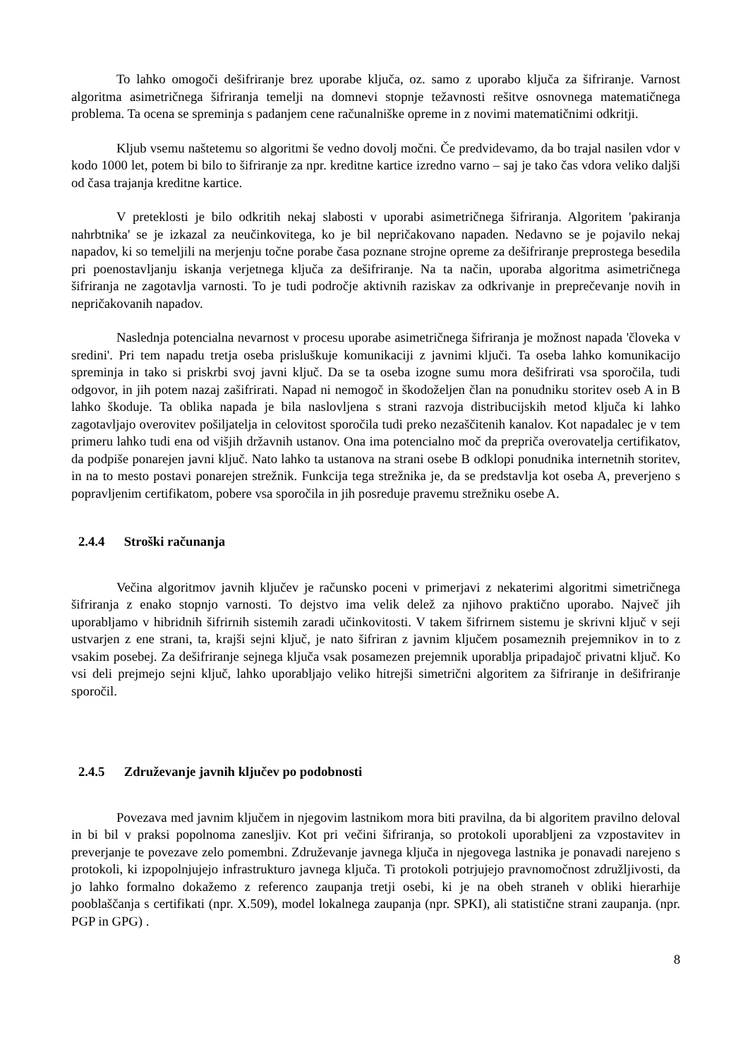To lahko omogoči dešifriranje brez uporabe ključa, oz. samo z uporabo ključa za šifriranje. Varnost algoritma asimetričnega šifriranja temelji na domnevi stopnje težavnosti rešitve osnovnega matematičnega problema. Ta ocena se spreminja s padanjem cene računalniške opreme in z novimi matematičnimi odkritji.
Kljub vsemu naštetemu so algoritmi še vedno dovolj močni. Če predvidevamo, da bo trajal nasilen vdor v kodo 1000 let, potem bi bilo to šifriranje za npr. kreditne kartice izredno varno – saj je tako čas vdora veliko daljši od časa trajanja kreditne kartice.
V preteklosti je bilo odkritih nekaj slabosti v uporabi asimetričnega šifriranja. Algoritem 'pakiranja nahrbtnika' se je izkazal za neučinkovitega, ko je bil nepričakovano napaden. Nedavno se je pojavilo nekaj napadov, ki so temeljili na merjenju točne porabe časa poznane strojne opreme za dešifriranje preprostega besedila pri poenostavljanju iskanja verjetnega ključa za dešifriranje. Na ta način, uporaba algoritma asimetričnega šifriranja ne zagotavlja varnosti. To je tudi področje aktivnih raziskav za odkrivanje in preprečevanje novih in nepričakovanih napadov.
Naslednja potencialna nevarnost v procesu uporabe asimetričnega šifriranja je možnost napada 'človeka v sredini'. Pri tem napadu tretja oseba prisluškuje komunikaciji z javnimi ključi. Ta oseba lahko komunikacijo spreminja in tako si priskrbi svoj javni ključ. Da se ta oseba izogne sumu mora dešifrirati vsa sporočila, tudi odgovor, in jih potem nazaj zašifrirati. Napad ni nemogoč in škodoželjen član na ponudniku storitev oseb A in B lahko škoduje. Ta oblika napada je bila naslovljena s strani razvoja distribucijskih metod ključa ki lahko zagotavljajo overovitev pošiljatelja in celovitost sporočila tudi preko nezaščitenih kanalov. Kot napadalec je v tem primeru lahko tudi ena od višjih državnih ustanov. Ona ima potencialno moč da prepriča overovatelja certifikatov, da podpiše ponarejen javni ključ. Nato lahko ta ustanova na strani osebe B odklopi ponudnika internetnih storitev, in na to mesto postavi ponarejen strežnik. Funkcija tega strežnika je, da se predstavlja kot oseba A, preverjeno s popravljenim certifikatom, pobere vsa sporočila in jih posreduje pravemu strežniku osebe A.
2.4.4 Stroški računanja
Večina algoritmov javnih ključev je računsko poceni v primerjavi z nekaterimi algoritmi simetričnega šifriranja z enako stopnjo varnosti. To dejstvo ima velik delež za njihovo praktično uporabo. Največ jih uporabljamo v hibridnih šifrirnih sistemih zaradi učinkovitosti. V takem šifrirnem sistemu je skrivni ključ v seji ustvarjen z ene strani, ta, krajši sejni ključ, je nato šifriran z javnim ključem posameznih prejemnikov in to z vsakim posebej. Za dešifriranje sejnega ključa vsak posamezen prejemnik uporablja pripadajoč privatni ključ. Ko vsi deli prejmejo sejni ključ, lahko uporabljajo veliko hitrejši simetrični algoritem za šifriranje in dešifriranje sporočil.
2.4.5 Združevanje javnih ključev po podobnosti
Povezava med javnim ključem in njegovim lastnikom mora biti pravilna, da bi algoritem pravilno deloval in bi bil v praksi popolnoma zanesljiv. Kot pri večini šifriranja, so protokoli uporabljeni za vzpostavitev in preverjanje te povezave zelo pomembni. Združevanje javnega ključa in njegovega lastnika je ponavadi narejeno s protokoli, ki izpopolnjujejo infrastrukturo javnega ključa. Ti protokoli potrjujejo pravnomočnost združljivosti, da jo lahko formalno dokažemo z referenco zaupanja tretji osebi, ki je na obeh straneh v obliki hierarhije pooblaščanja s certifikati (npr. X.509), model lokalnega zaupanja (npr. SPKI), ali statistične strani zaupanja. (npr. PGP in GPG) .
8